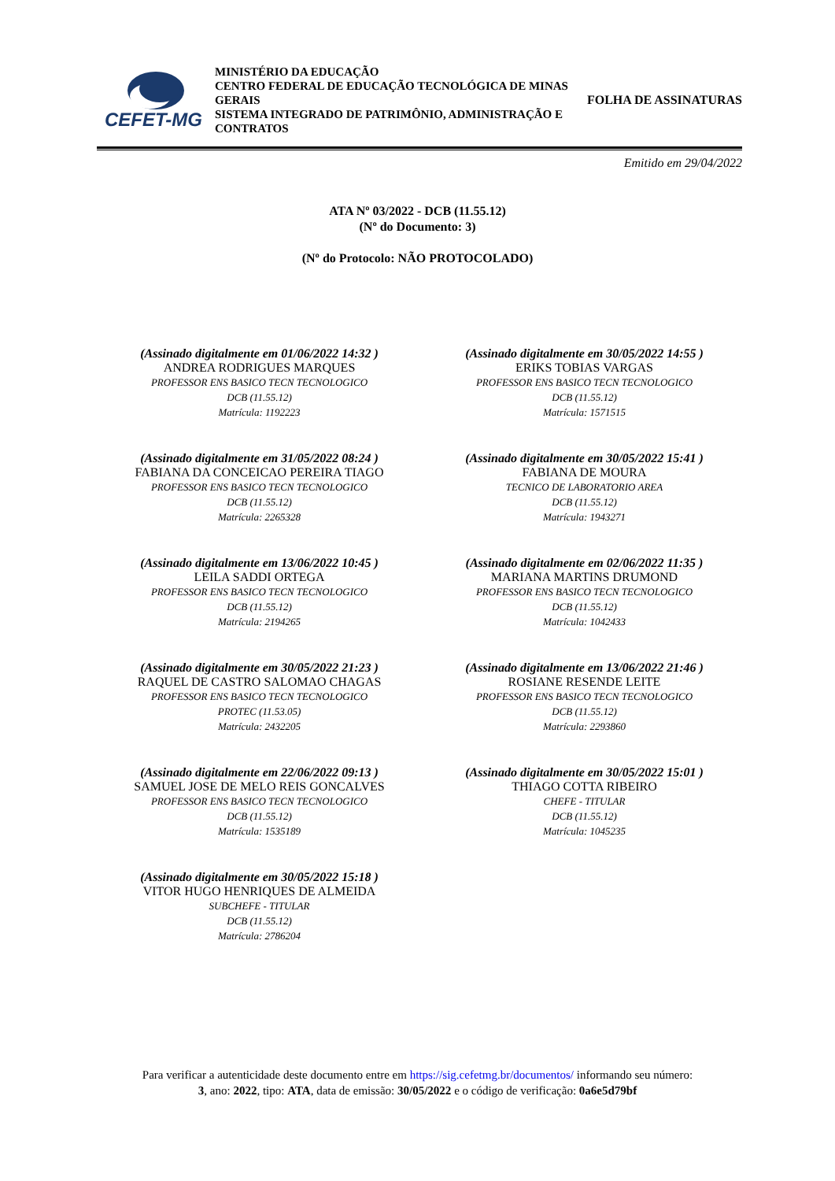CEFET-MG
MINISTÉRIO DA EDUCAÇÃO
CENTRO FEDERAL DE EDUCAÇÃO TECNOLÓGICA DE MINAS GERAIS
SISTEMA INTEGRADO DE PATRIMÔNIO, ADMINISTRAÇÃO E CONTRATOS
FOLHA DE ASSINATURAS
Emitido em 29/04/2022
ATA Nº 03/2022 - DCB (11.55.12)
(Nº do Documento: 3)
(Nº do Protocolo: NÃO PROTOCOLADO)
(Assinado digitalmente em 01/06/2022 14:32 )
ANDREA RODRIGUES MARQUES
PROFESSOR ENS BASICO TECN TECNOLOGICO
DCB (11.55.12)
Matrícula: 1192223
(Assinado digitalmente em 30/05/2022 14:55 )
ERIKS TOBIAS VARGAS
PROFESSOR ENS BASICO TECN TECNOLOGICO
DCB (11.55.12)
Matrícula: 1571515
(Assinado digitalmente em 31/05/2022 08:24 )
FABIANA DA CONCEICAO PEREIRA TIAGO
PROFESSOR ENS BASICO TECN TECNOLOGICO
DCB (11.55.12)
Matrícula: 2265328
(Assinado digitalmente em 30/05/2022 15:41 )
FABIANA DE MOURA
TECNICO DE LABORATORIO AREA
DCB (11.55.12)
Matrícula: 1943271
(Assinado digitalmente em 13/06/2022 10:45 )
LEILA SADDI ORTEGA
PROFESSOR ENS BASICO TECN TECNOLOGICO
DCB (11.55.12)
Matrícula: 2194265
(Assinado digitalmente em 02/06/2022 11:35 )
MARIANA MARTINS DRUMOND
PROFESSOR ENS BASICO TECN TECNOLOGICO
DCB (11.55.12)
Matrícula: 1042433
(Assinado digitalmente em 30/05/2022 21:23 )
RAQUEL DE CASTRO SALOMAO CHAGAS
PROFESSOR ENS BASICO TECN TECNOLOGICO
PROTEC (11.53.05)
Matrícula: 2432205
(Assinado digitalmente em 13/06/2022 21:46 )
ROSIANE RESENDE LEITE
PROFESSOR ENS BASICO TECN TECNOLOGICO
DCB (11.55.12)
Matrícula: 2293860
(Assinado digitalmente em 22/06/2022 09:13 )
SAMUEL JOSE DE MELO REIS GONCALVES
PROFESSOR ENS BASICO TECN TECNOLOGICO
DCB (11.55.12)
Matrícula: 1535189
(Assinado digitalmente em 30/05/2022 15:01 )
THIAGO COTTA RIBEIRO
CHEFE - TITULAR
DCB (11.55.12)
Matrícula: 1045235
(Assinado digitalmente em 30/05/2022 15:18 )
VITOR HUGO HENRIQUES DE ALMEIDA
SUBCHEFE - TITULAR
DCB (11.55.12)
Matrícula: 2786204
Para verificar a autenticidade deste documento entre em https://sig.cefetmg.br/documentos/ informando seu número:
3, ano: 2022, tipo: ATA, data de emissão: 30/05/2022 e o código de verificação: 0a6e5d79bf